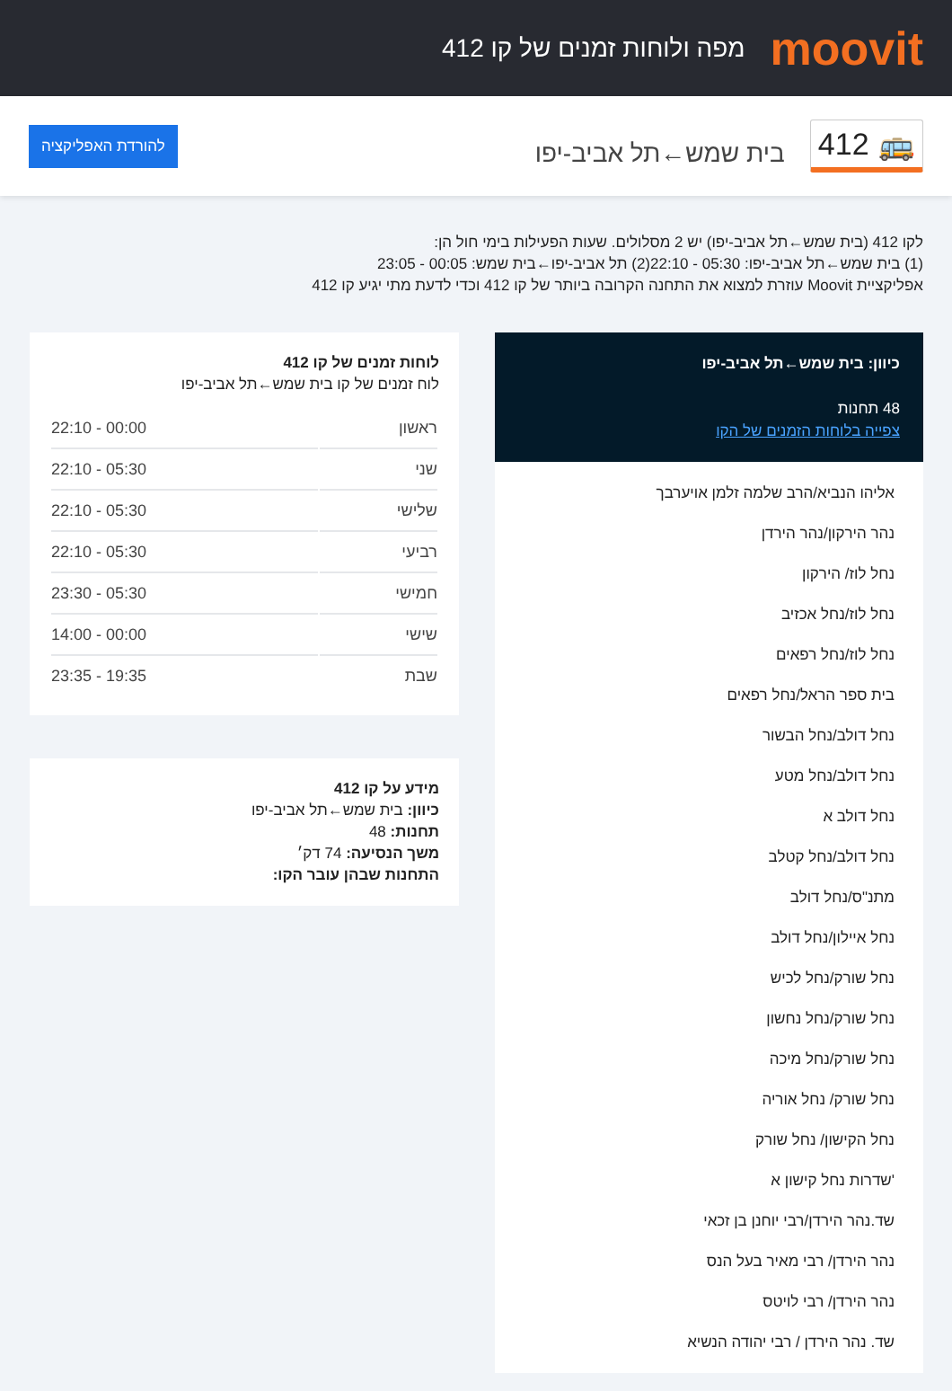moovit
מפה ולוחות זמנים של קו 412
🚌 412
בית שמש←תל אביב-יפו
להורדת האפליקציה
לקו 412 (בית שמש←תל אביב-יפו) יש 2 מסלולים. שעות הפעילות בימי חול הן:
(1) בית שמש←תל אביב-יפו: 05:30 - 22:10(2) תל אביב-יפו←בית שמש: 00:05 - 23:05
אפליקציית Moovit עוזרת למצוא את התחנה הקרובה ביותר של קו 412 וכדי לדעת מתי יגיע קו 412
כיוון: בית שמש←תל אביב-יפו
48 תחנות
צפייה בלוחות הזמנים של הקו
אליהו הנביא/הרב שלמה זלמן אויערבך
נהר הירקון/נהר הירדן
נחל לוז/ הירקון
נחל לוז/נחל אכזיב
נחל לוז/נחל רפאים
בית ספר הראל/נחל רפאים
נחל דולב/נחל הבשור
נחל דולב/נחל מטע
נחל דולב א
נחל דולב/נחל קטלב
מתנ"ס/נחל דולב
נחל איילון/נחל דולב
נחל שורק/נחל לכיש
נחל שורק/נחל נחשון
נחל שורק/נחל מיכה
נחל שורק/ נחל אוריה
נחל הקישון/ נחל שורק
'שדרות נחל קישון א
שד.נהר הירדן/רבי יוחנן בן זכאי
נהר הירדן/ רבי מאיר בעל הנס
נהר הירדן/ רבי לויטס
שד. נהר הירדן / רבי יהודה הנשיא
לוחות זמנים של קו 412
לוח זמנים של קו בית שמש←תל אביב-יפו
| ראשון | 00:00 - 22:10 |
| שני | 05:30 - 22:10 |
| שלישי | 05:30 - 22:10 |
| רביעי | 05:30 - 22:10 |
| חמישי | 05:30 - 23:30 |
| שישי | 00:00 - 14:00 |
| שבת | 19:35 - 23:35 |
מידע על קו 412
כיוון: בית שמש←תל אביב-יפו
תחנות: 48
משך הנסיעה: 74 דק׳
התחנות שבהן עובר הקו: